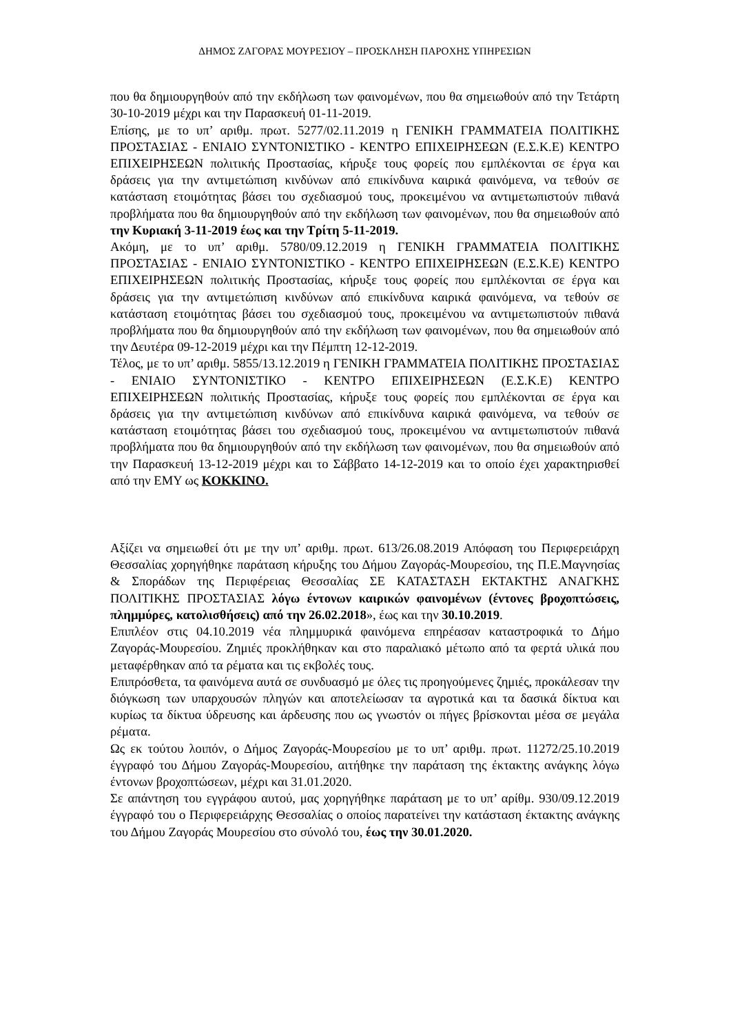ΔΗΜΟΣ ΖΑΓΟΡΑΣ ΜΟΥΡΕΣΙΟΥ – ΠΡΟΣΚΛΗΣΗ ΠΑΡΟΧΗΣ ΥΠΗΡΕΣΙΩΝ
που θα δημιουργηθούν από την εκδήλωση των φαινομένων, που θα σημειωθούν από την Τετάρτη 30-10-2019 μέχρι και την Παρασκευή 01-11-2019.
Επίσης, με το υπ’ αριθμ. πρωτ. 5277/02.11.2019 η ΓΕΝΙΚΗ ΓΡΑΜΜΑΤΕΙΑ ΠΟΛΙΤΙΚΗΣ ΠΡΟΣΤΑΣΙΑΣ - ΕΝΙΑΙΟ ΣΥΝΤΟΝΙΣΤΙΚΟ - ΚΕΝΤΡΟ ΕΠΙΧΕΙΡΗΣΕΩΝ (Ε.Σ.Κ.Ε) ΚΕΝΤΡΟ ΕΠΙΧΕΙΡΗΣΕΩΝ πολιτικής Προστασίας, κήρυξε τους φορείς που εμπλέκονται σε έργα και δράσεις για την αντιμετώπιση κινδύνων από επικίνδυνα καιρικά φαινόμενα, να τεθούν σε κατάσταση ετοιμότητας βάσει του σχεδιασμού τους, προκειμένου να αντιμετωπιστούν πιθανά προβλήματα που θα δημιουργηθούν από την εκδήλωση των φαινομένων, που θα σημειωθούν από την Κυριακή 3-11-2019 έως και την Τρίτη 5-11-2019.
Ακόμη, με το υπ’ αριθμ. 5780/09.12.2019 η ΓΕΝΙΚΗ ΓΡΑΜΜΑΤΕΙΑ ΠΟΛΙΤΙΚΗΣ ΠΡΟΣΤΑΣΙΑΣ - ΕΝΙΑΙΟ ΣΥΝΤΟΝΙΣΤΙΚΟ - ΚΕΝΤΡΟ ΕΠΙΧΕΙΡΗΣΕΩΝ (Ε.Σ.Κ.Ε) ΚΕΝΤΡΟ ΕΠΙΧΕΙΡΗΣΕΩΝ πολιτικής Προστασίας, κήρυξε τους φορείς που εμπλέκονται σε έργα και δράσεις για την αντιμετώπιση κινδύνων από επικίνδυνα καιρικά φαινόμενα, να τεθούν σε κατάσταση ετοιμότητας βάσει του σχεδιασμού τους, προκειμένου να αντιμετωπιστούν πιθανά προβλήματα που θα δημιουργηθούν από την εκδήλωση των φαινομένων, που θα σημειωθούν από την Δευτέρα 09-12-2019 μέχρι και την Πέμπτη 12-12-2019.
Τέλος, με το υπ’ αριθμ. 5855/13.12.2019 η ΓΕΝΙΚΗ ΓΡΑΜΜΑΤΕΙΑ ΠΟΛΙΤΙΚΗΣ ΠΡΟΣΤΑΣΙΑΣ - ΕΝΙΑΙΟ ΣΥΝΤΟΝΙΣΤΙΚΟ - ΚΕΝΤΡΟ ΕΠΙΧΕΙΡΗΣΕΩΝ (Ε.Σ.Κ.Ε) ΚΕΝΤΡΟ ΕΠΙΧΕΙΡΗΣΕΩΝ πολιτικής Προστασίας, κήρυξε τους φορείς που εμπλέκονται σε έργα και δράσεις για την αντιμετώπιση κινδύνων από επικίνδυνα καιρικά φαινόμενα, να τεθούν σε κατάσταση ετοιμότητας βάσει του σχεδιασμού τους, προκειμένου να αντιμετωπιστούν πιθανά προβλήματα που θα δημιουργηθούν από την εκδήλωση των φαινομένων, που θα σημειωθούν από την Παρασκευή 13-12-2019 μέχρι και το Σάββατο 14-12-2019 και το οποίο έχει χαρακτηρισθεί από την ΕΜΥ ως ΚΟΚΚΙΝΟ.
Αξίζει να σημειωθεί ότι με την υπ’ αριθμ. πρωτ. 613/26.08.2019 Απόφαση του Περιφερειάρχη Θεσσαλίας χορηγήθηκε παράταση κήρυξης του Δήμου Ζαγοράς-Μουρεσίου, της Π.Ε.Μαγνησίας & Σποράδων της Περιφέρειας Θεσσαλίας ΣΕ ΚΑΤΑΣΤΑΣΗ ΕΚΤΑΚΤΗΣ ΑΝΑΓΚΗΣ ΠΟΛΙΤΙΚΗΣ ΠΡΟΣΤΑΣΙΑΣ λόγω έντονων καιρικών φαινομένων (έντονες βροχοπτώσεις, πλημμύρες, κατολισθήσεις) από την 26.02.2018», έως και την 30.10.2019.
Επιπλέον στις 04.10.2019 νέα πλημμυρικά φαινόμενα επηρέασαν καταστροφικά το Δήμο Ζαγοράς-Μουρεσίου. Ζημιές προκλήθηκαν και στο παραλιακό μέτωπο από τα φερτά υλικά που μεταφέρθηκαν από τα ρέματα και τις εκβολές τους.
Επιπρόσθετα, τα φαινόμενα αυτά σε συνδυασμό με όλες τις προηγούμενες ζημιές, προκάλεσαν την διόγκωση των υπαρχουσών πληγών και αποτελείωσαν τα αγροτικά και τα δασικά δίκτυα και κυρίως τα δίκτυα ύδρευσης και άρδευσης που ως γνωστόν οι πήγες βρίσκονται μέσα σε μεγάλα ρέματα.
Ως εκ τούτου λοιπόν, ο Δήμος Ζαγοράς-Μουρεσίου με το υπ’ αριθμ. πρωτ. 11272/25.10.2019 έγγραφό του Δήμου Ζαγοράς-Μουρεσίου, αιτήθηκε την παράταση της έκτακτης ανάγκης λόγω έντονων βροχοπτώσεων, μέχρι και 31.01.2020.
Σε απάντηση του εγγράφου αυτού, μας χορηγήθηκε παράταση με το υπ’ αρίθμ. 930/09.12.2019 έγγραφό του ο Περιφερειάρχης Θεσσαλίας ο οποίος παρατείνει την κατάσταση έκτακτης ανάγκης του Δήμου Ζαγοράς Μουρεσίου στο σύνολό του, έως την 30.01.2020.